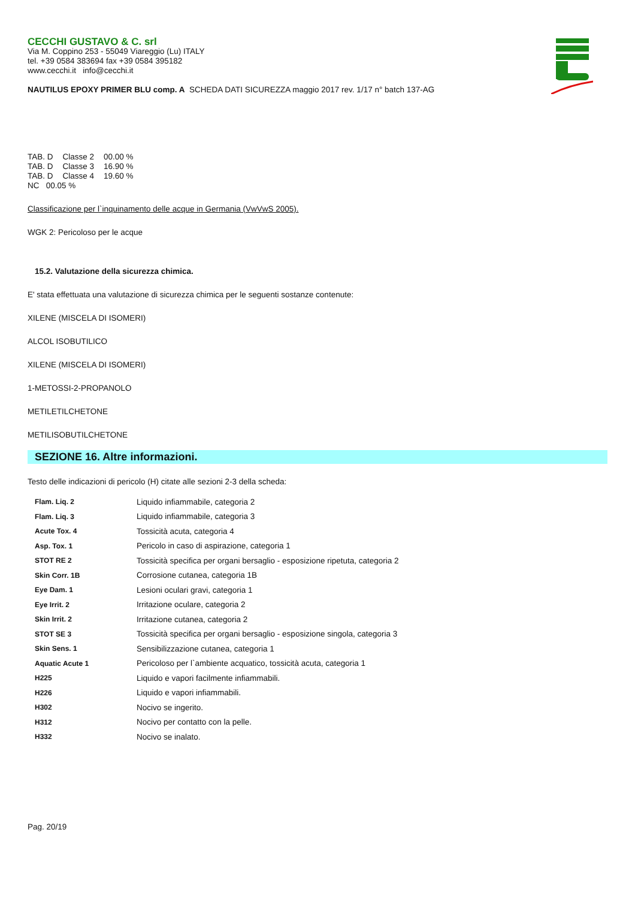CECCHI GUSTAVO & C. srl
Via M. Coppino 253 - 55049 Viareggio (Lu) ITALY
tel. +39 0584 383694 fax +39 0584 395182
www.cecchi.it info@cecchi.it
NAUTILUS EPOXY PRIMER BLU comp. A SCHEDA DATI SICUREZZA maggio 2017 rev. 1/17 n° batch 137-AG
| TAB. D | Classe 2 | 00.00 % |
| TAB. D | Classe 3 | 16.90 % |
| TAB. D | Classe 4 | 19.60 % |
NC 00.05 %
Classificazione per l`inquinamento delle acque in Germania (VwVwS 2005).
WGK 2: Pericoloso per le acque
15.2. Valutazione della sicurezza chimica.
E' stata effettuata una valutazione di sicurezza chimica per le seguenti sostanze contenute:
XILENE (MISCELA DI ISOMERI)
ALCOL ISOBUTILICO
XILENE (MISCELA DI ISOMERI)
1-METOSSI-2-PROPANOLO
METILETILCHETONE
METILISOBUTILCHETONE
SEZIONE 16. Altre informazioni.
Testo delle indicazioni di pericolo (H) citate alle sezioni 2-3 della scheda:
| Flam. Liq. 2 | Liquido infiammabile, categoria 2 |
| Flam. Liq. 3 | Liquido infiammabile, categoria 3 |
| Acute Tox. 4 | Tossicità acuta, categoria 4 |
| Asp. Tox. 1 | Pericolo in caso di aspirazione, categoria 1 |
| STOT RE 2 | Tossicità specifica per organi bersaglio - esposizione ripetuta, categoria 2 |
| Skin Corr. 1B | Corrosione cutanea, categoria 1B |
| Eye Dam. 1 | Lesioni oculari gravi, categoria 1 |
| Eye Irrit. 2 | Irritazione oculare, categoria 2 |
| Skin Irrit. 2 | Irritazione cutanea, categoria 2 |
| STOT SE 3 | Tossicità specifica per organi bersaglio - esposizione singola, categoria 3 |
| Skin Sens. 1 | Sensibilizzazione cutanea, categoria 1 |
| Aquatic Acute 1 | Pericoloso per l`ambiente acquatico, tossicità acuta, categoria 1 |
| H225 | Liquido e vapori facilmente infiammabili. |
| H226 | Liquido e vapori infiammabili. |
| H302 | Nocivo se ingerito. |
| H312 | Nocivo per contatto con la pelle. |
| H332 | Nocivo se inalato. |
Pag. 20/19